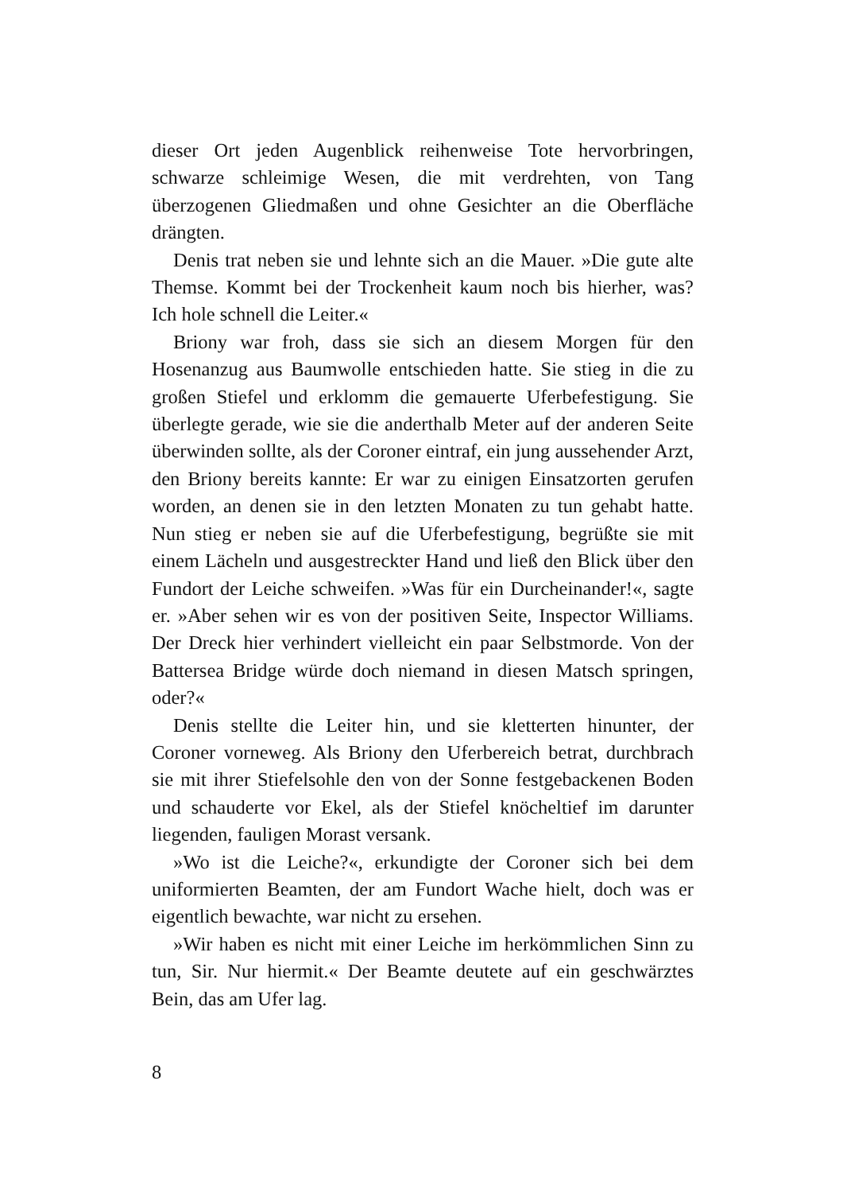dieser Ort jeden Augenblick reihenweise Tote hervorbringen, schwarze schleimige Wesen, die mit verdrehten, von Tang überzogenen Gliedmaßen und ohne Gesichter an die Oberfläche drängten.
Denis trat neben sie und lehnte sich an die Mauer. »Die gute alte Themse. Kommt bei der Trockenheit kaum noch bis hierher, was? Ich hole schnell die Leiter.«
Briony war froh, dass sie sich an diesem Morgen für den Hosenanzug aus Baumwolle entschieden hatte. Sie stieg in die zu großen Stiefel und erklomm die gemauerte Uferbefestigung. Sie überlegte gerade, wie sie die anderthalb Meter auf der anderen Seite überwinden sollte, als der Coroner eintraf, ein jung aussehender Arzt, den Briony bereits kannte: Er war zu einigen Einsatzorten gerufen worden, an denen sie in den letzten Monaten zu tun gehabt hatte. Nun stieg er neben sie auf die Uferbefestigung, begrüßte sie mit einem Lächeln und ausgestreckter Hand und ließ den Blick über den Fundort der Leiche schweifen. »Was für ein Durcheinander!«, sagte er. »Aber sehen wir es von der positiven Seite, Inspector Williams. Der Dreck hier verhindert vielleicht ein paar Selbstmorde. Von der Battersea Bridge würde doch niemand in diesen Matsch springen, oder?«
Denis stellte die Leiter hin, und sie kletterten hinunter, der Coroner vorneweg. Als Briony den Uferbereich betrat, durchbrach sie mit ihrer Stiefelsohle den von der Sonne festgebackenen Boden und schauderte vor Ekel, als der Stiefel knöcheltief im darunter liegenden, fauligen Morast versank.
»Wo ist die Leiche?«, erkundigte der Coroner sich bei dem uniformierten Beamten, der am Fundort Wache hielt, doch was er eigentlich bewachte, war nicht zu ersehen.
»Wir haben es nicht mit einer Leiche im herkömmlichen Sinn zu tun, Sir. Nur hiermit.« Der Beamte deutete auf ein geschwärztes Bein, das am Ufer lag.
8